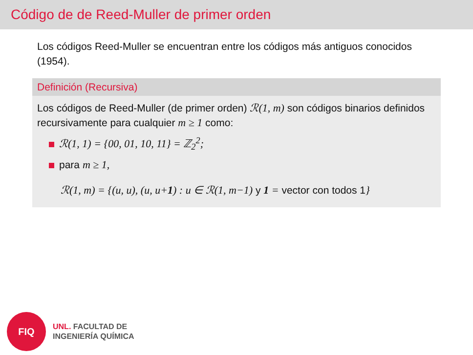Código de de Reed-Muller de primer orden
Los códigos Reed-Muller se encuentran entre los códigos más antiguos conocidos (1954).
Definición (Recursiva)
Los códigos de Reed-Muller (de primer orden) ℛ(1, m) son códigos binarios definidos recursivamente para cualquier m ≥ 1 como:
ℛ(1, 1) = {00, 01, 10, 11} = ℤ<sub>2</sub><sup>2</sup>;
para m ≥ 1,
ℛ(1, m) = {(u, u), (u, u+1) : u ∈ ℛ(1, m−1) y 1 = vector con todos 1}
FIQ
UNL. FACULTAD DE
INGENIERÍA QUÍMICA